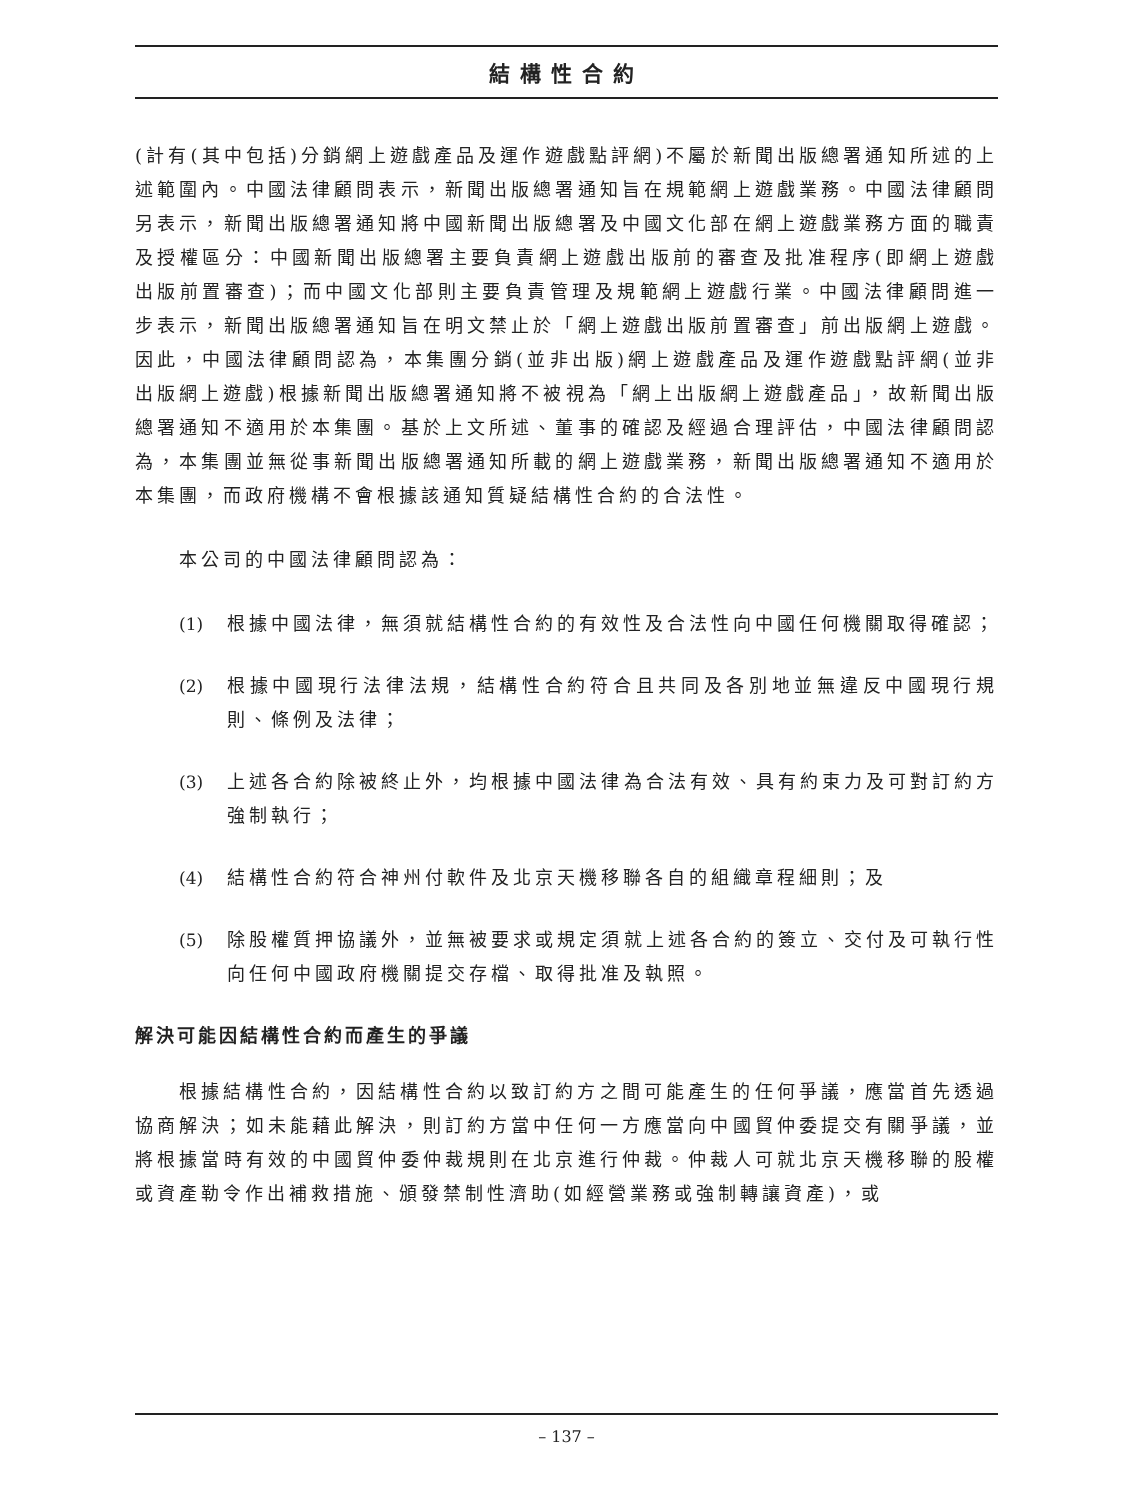結構性合約
(計有(其中包括)分銷網上遊戲產品及運作遊戲點評網)不屬於新聞出版總署通知所述的上述範圍內。中國法律顧問表示，新聞出版總署通知旨在規範網上遊戲業務。中國法律顧問另表示，新聞出版總署通知將中國新聞出版總署及中國文化部在網上遊戲業務方面的職責及授權區分：中國新聞出版總署主要負責網上遊戲出版前的審查及批准程序(即網上遊戲出版前置審查)；而中國文化部則主要負責管理及規範網上遊戲行業。中國法律顧問進一步表示，新聞出版總署通知旨在明文禁止於「網上遊戲出版前置審查」前出版網上遊戲。因此，中國法律顧問認為，本集團分銷(並非出版)網上遊戲產品及運作遊戲點評網(並非出版網上遊戲)根據新聞出版總署通知將不被視為「網上出版網上遊戲產品」，故新聞出版總署通知不適用於本集團。基於上文所述、董事的確認及經過合理評估，中國法律顧問認為，本集團並無從事新聞出版總署通知所載的網上遊戲業務，新聞出版總署通知不適用於本集團，而政府機構不會根據該通知質疑結構性合約的合法性。
本公司的中國法律顧問認為：
(1) 根據中國法律，無須就結構性合約的有效性及合法性向中國任何機關取得確認；
(2) 根據中國現行法律法規，結構性合約符合且共同及各別地並無違反中國現行規則、條例及法律；
(3) 上述各合約除被終止外，均根據中國法律為合法有效、具有約束力及可對訂約方強制執行；
(4) 結構性合約符合神州付軟件及北京天機移聯各自的組織章程細則；及
(5) 除股權質押協議外，並無被要求或規定須就上述各合約的簽立、交付及可執行性向任何中國政府機關提交存檔、取得批准及執照。
解決可能因結構性合約而產生的爭議
根據結構性合約，因結構性合約以致訂約方之間可能產生的任何爭議，應當首先透過協商解決；如未能藉此解決，則訂約方當中任何一方應當向中國貿仲委提交有關爭議，並將根據當時有效的中國貿仲委仲裁規則在北京進行仲裁。仲裁人可就北京天機移聯的股權或資產勒令作出補救措施、頒發禁制性濟助(如經營業務或強制轉讓資產)，或
– 137 –